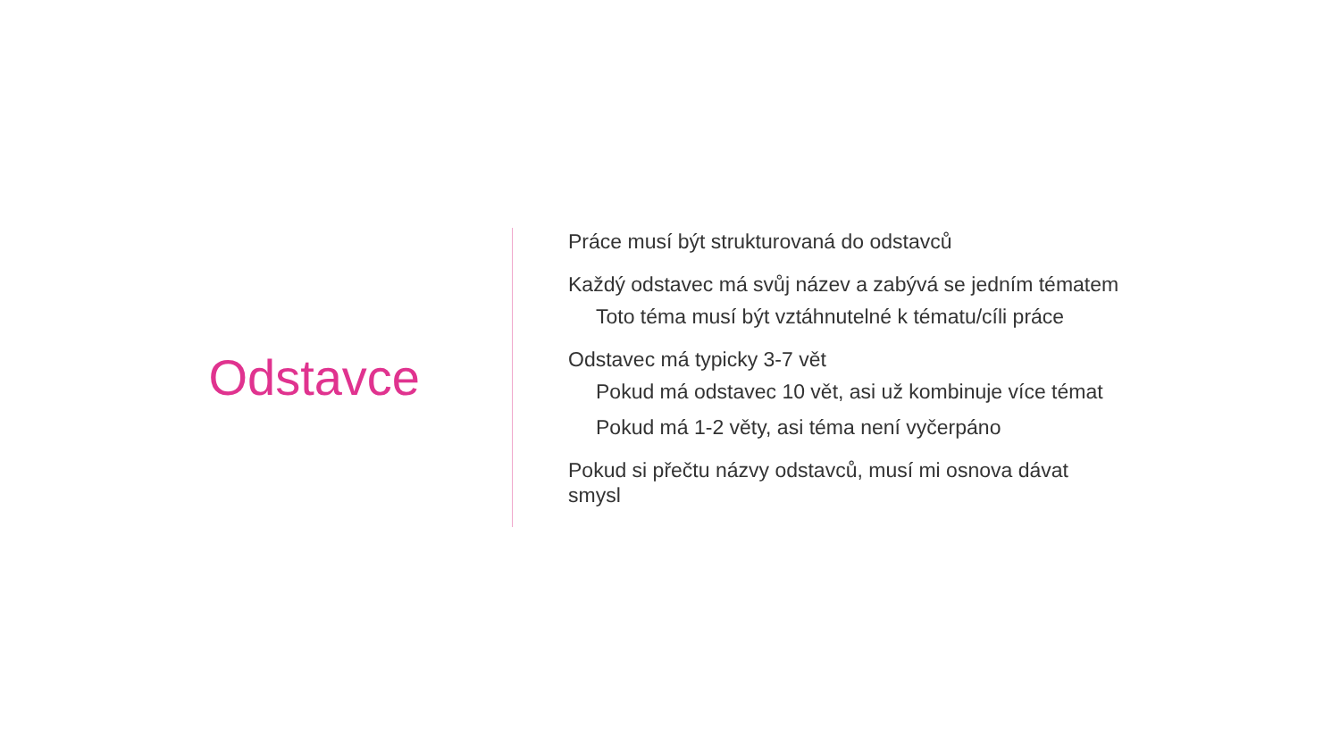Odstavce
Práce musí být strukturovaná do odstavců
Každý odstavec má svůj název a zabývá se jedním tématem
Toto téma musí být vztáhnutelné k tématu/cíli práce
Odstavec má typicky 3-7 vět
Pokud má odstavec 10 vět, asi už kombinuje více témat
Pokud má 1-2 věty, asi téma není vyčerpáno
Pokud si přečtu názvy odstavců, musí mi osnova dávat smysl